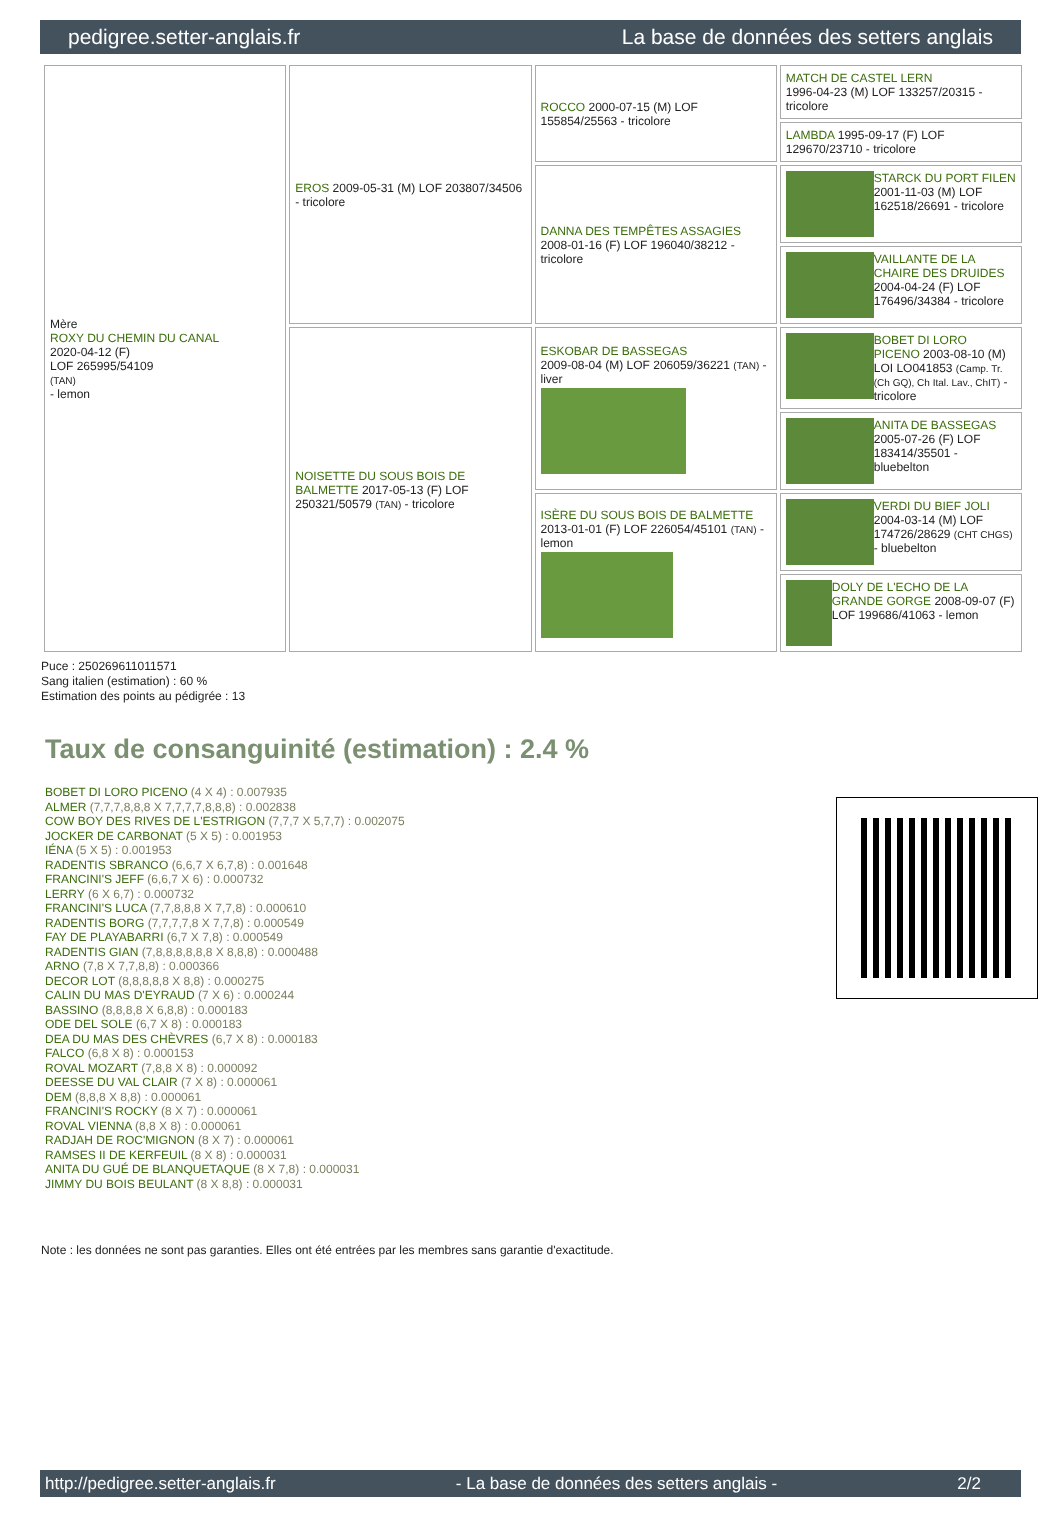pedigree.setter-anglais.fr La base de données des setters anglais
| Mère ROXY DU CHEMIN DU CANAL 2020-04-12 (F) LOF 265995/54109 (TAN) - lemon | EROS 2009-05-31 (M) LOF 203807/34506 - tricolore | ROCCO 2000-07-15 (M) LOF 155854/25563 - tricolore | MATCH DE CASTEL LERN 1996-04-23 (M) LOF 133257/20315 - tricolore |
| | | | LAMBDA 1995-09-17 (F) LOF 129670/23710 - tricolore |
| | | DANNA DES TEMPÊTES ASSAGIES 2008-01-16 (F) LOF 196040/38212 - tricolore | STARCK DU PORT FILEN 2001-11-03 (M) LOF 162518/26691 - tricolore |
| | | | VAILLANTE DE LA CHAIRE DES DRUIDES 2004-04-24 (F) LOF 176496/34384 - tricolore |
| | NOISETTE DU SOUS BOIS DE BALMETTE 2017-05-13 (F) LOF 250321/50579 (TAN) - tricolore | ESKOBAR DE BASSEGAS 2009-08-04 (M) LOF 206059/36221 (TAN) - liver | BOBET DI LORO PICENO 2003-08-10 (M) LOI LO041853 (Camp. Tr. (Ch GQ), Ch Ital. Lav., ChIT) - tricolore |
| | | | ANITA DE BASSEGAS 2005-07-26 (F) LOF 183414/35501 - bluebelton |
| | | ISÈRE DU SOUS BOIS DE BALMETTE 2013-01-01 (F) LOF 226054/45101 (TAN) - lemon | VERDI DU BIEF JOLI 2004-03-14 (M) LOF 174726/28629 (CHT CHGS) - bluebelton |
| | | | DOLY DE L'ECHO DE LA GRANDE GORGE 2008-09-07 (F) LOF 199686/41063 - lemon |
Puce : 250269611011571
Sang italien (estimation) : 60 %
Estimation des points au pédigrée : 13
Taux de consanguinité (estimation) : 2.4 %
BOBET DI LORO PICENO (4 X 4) : 0.007935
ALMER (7,7,7,8,8,8 X 7,7,7,7,8,8,8) : 0.002838
COW BOY DES RIVES DE L'ESTRIGON (7,7,7 X 5,7,7) : 0.002075
JOCKER DE CARBONAT (5 X 5) : 0.001953
IÉNA (5 X 5) : 0.001953
RADENTIS SBRANCO (6,6,7 X 6,7,8) : 0.001648
FRANCINI'S JEFF (6,6,7 X 6) : 0.000732
LERRY (6 X 6,7) : 0.000732
FRANCINI'S LUCA (7,7,8,8,8 X 7,7,8) : 0.000610
RADENTIS BORG (7,7,7,7,8 X 7,7,8) : 0.000549
FAY DE PLAYABARRI (6,7 X 7,8) : 0.000549
RADENTIS GIAN (7,8,8,8,8,8,8 X 8,8,8) : 0.000488
ARNO (7,8 X 7,7,8,8) : 0.000366
DECOR LOT (8,8,8,8,8 X 8,8) : 0.000275
CALIN DU MAS D'EYRAUD (7 X 6) : 0.000244
BASSINO (8,8,8,8 X 6,8,8) : 0.000183
ODE DEL SOLE (6,7 X 8) : 0.000183
DEA DU MAS DES CHÈVRES (6,7 X 8) : 0.000183
FALCO (6,8 X 8) : 0.000153
ROVAL MOZART (7,8,8 X 8) : 0.000092
DEESSE DU VAL CLAIR (7 X 8) : 0.000061
DEM (8,8,8 X 8,8) : 0.000061
FRANCINI'S ROCKY (8 X 7) : 0.000061
ROVAL VIENNA (8,8 X 8) : 0.000061
RADJAH DE ROC'MIGNON (8 X 7) : 0.000061
RAMSES II DE KERFEUIL (8 X 8) : 0.000031
ANITA DU GUÉ DE BLANQUETAQUE (8 X 7,8) : 0.000031
JIMMY DU BOIS BEULANT (8 X 8,8) : 0.000031
Note : les données ne sont pas garanties. Elles ont été entrées par les membres sans garantie d'exactitude.
http://pedigree.setter-anglais.fr - La base de données des setters anglais - 2/2